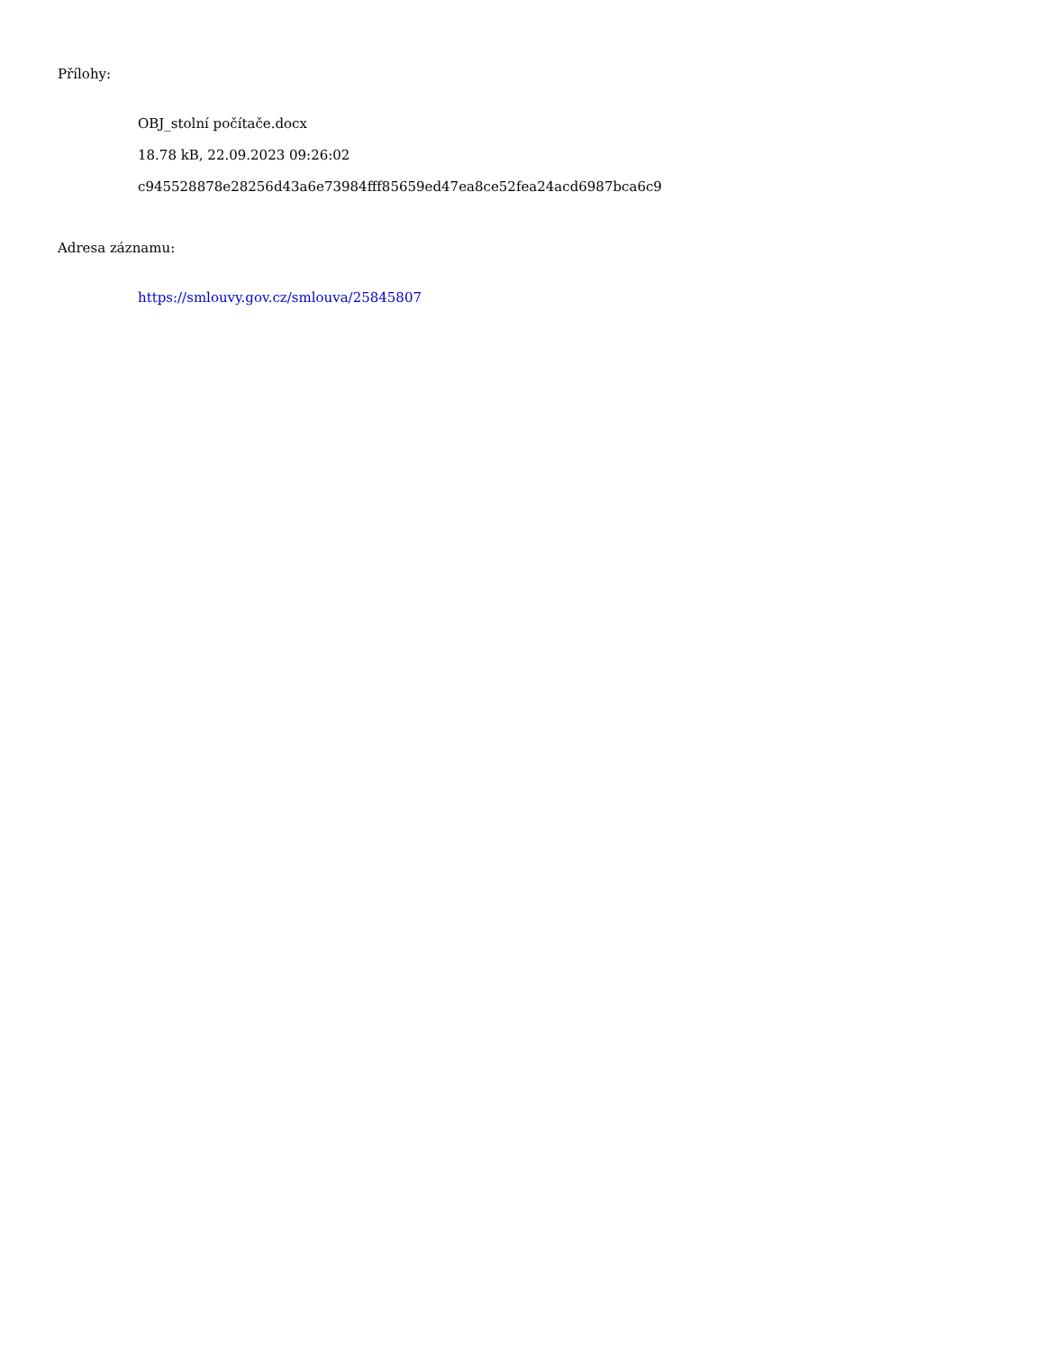Přílohy:
OBJ_stolní počítače.docx
18.78 kB, 22.09.2023 09:26:02
c945528878e28256d43a6e73984fff85659ed47ea8ce52fea24acd6987bca6c9
Adresa záznamu:
https://smlouvy.gov.cz/smlouva/25845807